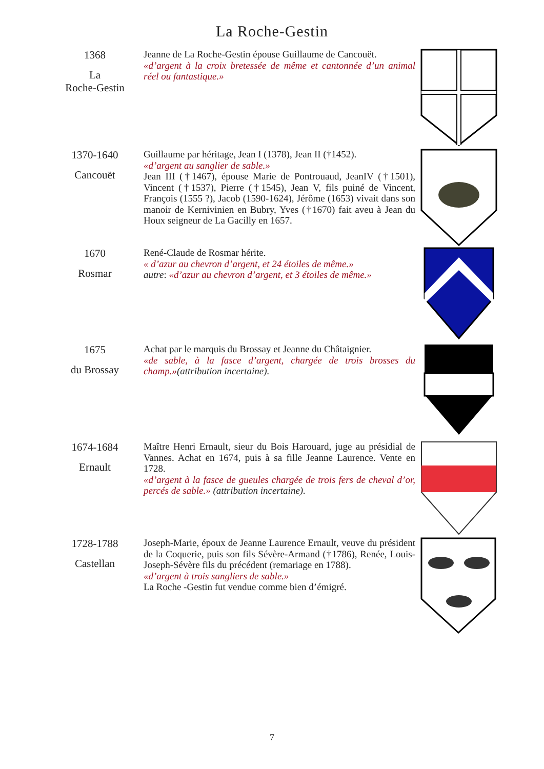La Roche-Gestin
1368
La
Roche-Gestin
Jeanne de La Roche-Gestin épouse Guillaume de Cancouët.
«d’argent à la croix bretessée de même et cantonnée d’un animal réel ou fantastique.»
1370-1640
Cancouët
Guillaume par héritage, Jean I (1378), Jean II (†1452).
«d’argent au sanglier de sable.»
Jean III (†1467), épouse Marie de Pontrouaud, JeanIV (†1501), Vincent (†1537), Pierre (†1545), Jean V, fils puiné de Vincent, François (1555 ?), Jacob (1590-1624), Jérôme (1653) vivait dans son manoir de Kernivinien en Bubry, Yves (†1670) fait aveu à Jean du Houx seigneur de La Gacilly en 1657.
1670
Rosmar
René-Claude de Rosmar hérite.
« d’azur au chevron d’argent, et 24 étoiles de même.»
autre: «d’azur au chevron d’argent, et 3 étoiles de même.»
1675
du Brossay
Achat par le marquis du Brossay et Jeanne du Châtaignier.
«de sable, à la fasce d’argent, chargée de trois brosses du champ.»(attribution incertaine).
1674-1684
Ernault
Maître Henri Ernault, sieur du Bois Harouard, juge au présidial de Vannes. Achat en 1674, puis à sa fille Jeanne Laurence. Vente en 1728.
«d’argent à la fasce de gueules chargée de trois fers de cheval d’or, percés de sable.» (attribution incertaine).
1728-1788
Castellan
Joseph-Marie, époux de Jeanne Laurence Ernault, veuve du président de la Coquerie, puis son fils Sévère-Armand (†1786), Renée, Louis-Joseph-Sévère fils du précédent (remariage en 1788).
«d’argent à trois sangliers de sable.»
La Roche -Gestin fut vendue comme bien d’émigré.
7